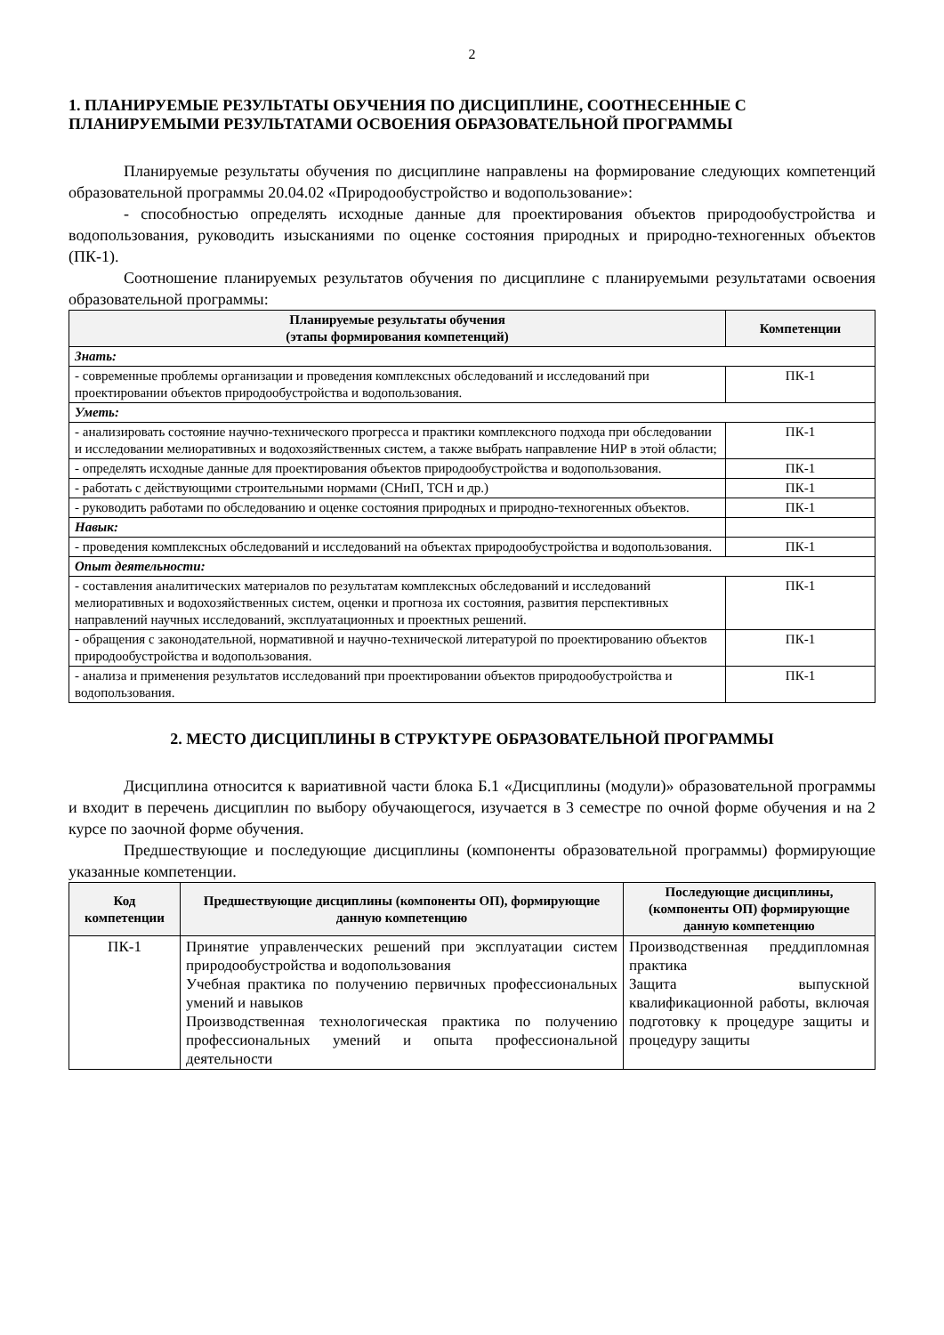2
1. ПЛАНИРУЕМЫЕ РЕЗУЛЬТАТЫ ОБУЧЕНИЯ ПО ДИСЦИПЛИНЕ, СООТНЕСЕННЫЕ С ПЛАНИРУЕМЫМИ РЕЗУЛЬТАТАМИ ОСВОЕНИЯ ОБРАЗОВАТЕЛЬНОЙ ПРОГРАММЫ
Планируемые результаты обучения по дисциплине направлены на формирование следующих компетенций образовательной программы 20.04.02 «Природообустройство и водопользование»:
- способностью определять исходные данные для проектирования объектов природообустройства и водопользования, руководить изысканиями по оценке состояния природных и природно-техногенных объектов (ПК-1).
Соотношение планируемых результатов обучения по дисциплине с планируемыми результатами освоения образовательной программы:
| Планируемые результаты обучения (этапы формирования компетенций) | Компетенции |
| --- | --- |
| Знать: | |
| - современные проблемы организации и проведения комплексных обследований и исследований при проектировании объектов природообустройства и водопользования. | ПК-1 |
| Уметь: | |
| - анализировать состояние научно-технического прогресса и практики комплексного подхода при обследовании и исследовании мелиоративных и водохозяйственных систем, а также выбрать направление НИР в этой области; | ПК-1 |
| - определять исходные данные для проектирования объектов природообустройства и водопользования. | ПК-1 |
| - работать с действующими строительными нормами (СНиП, ТСН и др.) | ПК-1 |
| - руководить работами по обследованию и оценке состояния природных и природно-техногенных объектов. | ПК-1 |
| Навык: | |
| - проведения комплексных обследований и исследований на объектах природообустройства и водопользования. | ПК-1 |
| Опыт деятельности: | |
| - составления аналитических материалов по результатам комплексных обследований и исследований мелиоративных и водохозяйственных систем, оценки и прогноза их состояния, развития перспективных направлений научных исследований, эксплуатационных и проектных решений. | ПК-1 |
| - обращения с законодательной, нормативной и научно-технической литературой по проектированию объектов природообустройства и водопользования. | ПК-1 |
| - анализа и применения результатов исследований при проектировании объектов природообустройства и водопользования. | ПК-1 |
2. МЕСТО ДИСЦИПЛИНЫ В СТРУКТУРЕ ОБРАЗОВАТЕЛЬНОЙ ПРОГРАММЫ
Дисциплина относится к вариативной части блока Б.1 «Дисциплины (модули)» образовательной программы и входит в перечень дисциплин по выбору обучающегося, изучается в 3 семестре по очной форме обучения и на 2 курсе по заочной форме обучения.
Предшествующие и последующие дисциплины (компоненты образовательной программы) формирующие указанные компетенции.
| Код компетенции | Предшествующие дисциплины (компоненты ОП), формирующие данную компетенцию | Последующие дисциплины, (компоненты ОП) формирующие данную компетенцию |
| --- | --- | --- |
| ПК-1 | Принятие управленческих решений при эксплуатации систем природообустройства и водопользования Учебная практика по получению первичных профессиональных умений и навыков Производственная технологическая практика по получению профессиональных умений и опыта профессиональной деятельности | Производственная преддипломная практика Защита выпускной квалификационной работы, включая подготовку к процедуре защиты и процедуру защиты |